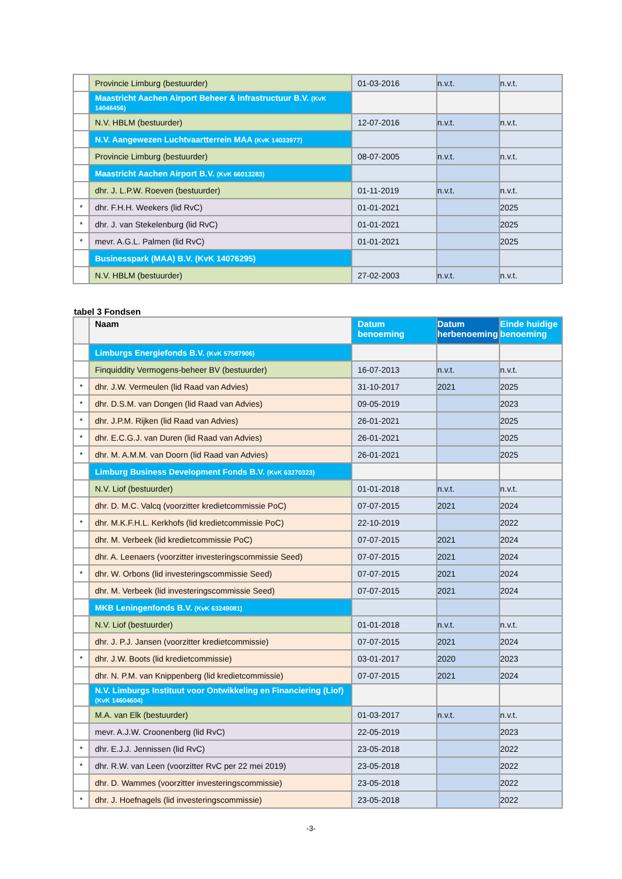| | Provincie Limburg (bestuurder) | 01-03-2016 | n.v.t. | n.v.t. |
| | Maastricht Aachen Airport Beheer & Infrastructuur B.V. (KvK 14046456) | | | |
| | N.V. HBLM (bestuurder) | 12-07-2016 | n.v.t. | n.v.t. |
| | N.V. Aangewezen Luchtvaartterrein MAA (KvK 14033977) | | | |
| | Provincie Limburg (bestuurder) | 08-07-2005 | n.v.t. | n.v.t. |
| | Maastricht Aachen Airport B.V. (KvK 66013283) | | | |
| | dhr. J. L.P.W. Roeven (bestuurder) | 01-11-2019 | n.v.t. | n.v.t. |
| * | dhr. F.H.H. Weekers (lid RvC) | 01-01-2021 | | 2025 |
| * | dhr. J. van Stekelenburg (lid RvC) | 01-01-2021 | | 2025 |
| * | mevr. A.G.L. Palmen (lid RvC) | 01-01-2021 | | 2025 |
| | Businesspark (MAA) B.V. (KvK 14076295) | | | |
| | N.V. HBLM (bestuurder) | 27-02-2003 | n.v.t. | n.v.t. |
tabel 3 Fondsen
| | Naam | Datum benoeming | Datum herbenoeming | Einde huidige benoeming |
| --- | --- | --- | --- | --- |
| | Limburgs Energiefonds B.V. (KvK 57587906) | | | |
| | Finquiddity Vermogens-beheer BV (bestuurder) | 16-07-2013 | n.v.t. | n.v.t. |
| * | dhr. J.W. Vermeulen (lid Raad van Advies) | 31-10-2017 | 2021 | 2025 |
| * | dhr. D.S.M. van Dongen (lid Raad van Advies) | 09-05-2019 | | 2023 |
| * | dhr. J.P.M. Rijken (lid Raad van Advies) | 26-01-2021 | | 2025 |
| * | dhr. E.C.G.J. van Duren (lid Raad van Advies) | 26-01-2021 | | 2025 |
| * | dhr. M. A.M.M. van Doorn (lid Raad van Advies) | 26-01-2021 | | 2025 |
| | Limburg Business Development Fonds B.V. (KvK 63270323) | | | |
| | N.V. Liof (bestuurder) | 01-01-2018 | n.v.t. | n.v.t. |
| | dhr. D. M.C. Valcq (voorzitter kredietcommissie PoC) | 07-07-2015 | 2021 | 2024 |
| * | dhr. M.K.F.H.L. Kerkhofs (lid kredietcommissie PoC) | 22-10-2019 | | 2022 |
| | dhr. M. Verbeek (lid kredietcommissie PoC) | 07-07-2015 | 2021 | 2024 |
| | dhr. A. Leenaers (voorzitter investeringscommissie Seed) | 07-07-2015 | 2021 | 2024 |
| * | dhr. W. Orbons (lid investeringscommissie Seed) | 07-07-2015 | 2021 | 2024 |
| | dhr. M. Verbeek (lid investeringscommissie Seed) | 07-07-2015 | 2021 | 2024 |
| | MKB Leningenfonds B.V. (KvK 63249081) | | | |
| | N.V. Liof (bestuurder) | 01-01-2018 | n.v.t. | n.v.t. |
| | dhr. J. P.J. Jansen (voorzitter kredietcommissie) | 07-07-2015 | 2021 | 2024 |
| * | dhr. J.W. Boots (lid kredietcommissie) | 03-01-2017 | 2020 | 2023 |
| | dhr. N. P.M. van Knippenberg (lid kredietcommissie) | 07-07-2015 | 2021 | 2024 |
| | N.V. Limburgs Instituut voor Ontwikkeling en Financiering (Liof) (KvK 14604604) | | | |
| | M.A. van Elk (bestuurder) | 01-03-2017 | n.v.t. | n.v.t. |
| | mevr. A.J.W. Croonenberg (lid RvC) | 22-05-2019 | | 2023 |
| * | dhr. E.J.J. Jennissen (lid RvC) | 23-05-2018 | | 2022 |
| * | dhr. R.W. van Leen (voorzitter RvC per 22 mei 2019) | 23-05-2018 | | 2022 |
| | dhr. D. Wammes (voorzitter investeringscommissie) | 23-05-2018 | | 2022 |
| * | dhr. J. Hoefnagels (lid investeringscommissie) | 23-05-2018 | | 2022 |
-3-